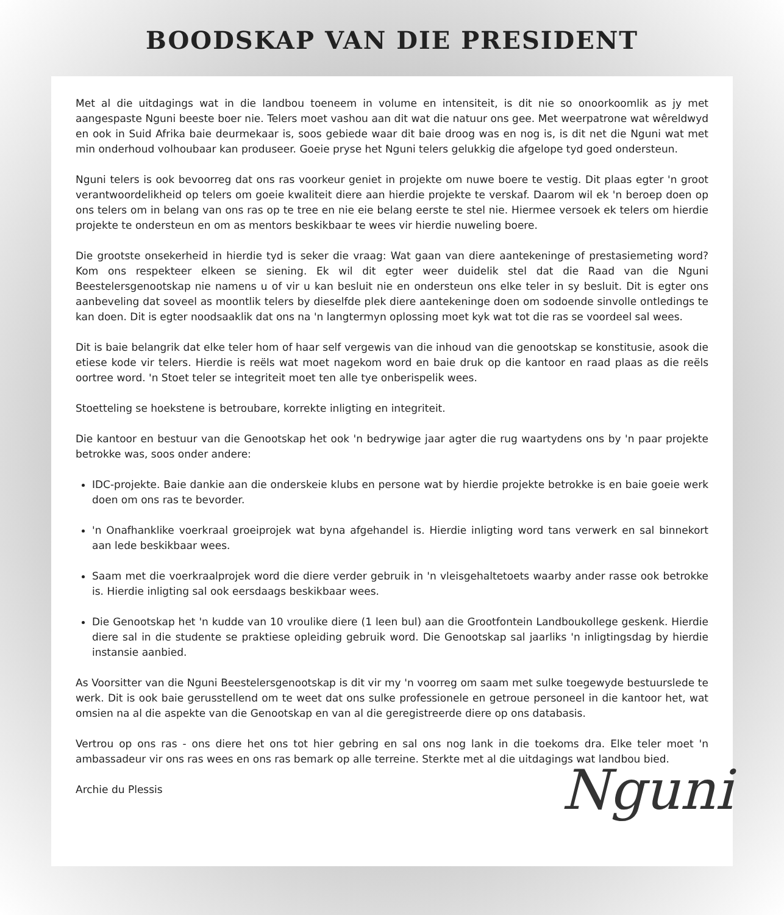BOODSKAP VAN DIE PRESIDENT
Met al die uitdagings wat in die landbou toeneem in volume en intensiteit, is dit nie so onoorkoomlik as jy met aangespaste Nguni beeste boer nie. Telers moet vashou aan dit wat die natuur ons gee. Met weerpatrone wat wêreldwyd en ook in Suid Afrika baie deurmekaar is, soos gebiede waar dit baie droog was en nog is, is dit net die Nguni wat met min onderhoud volhoubaar kan produseer. Goeie pryse het Nguni telers gelukkig die afgelope tyd goed ondersteun.
Nguni telers is ook bevoorreg dat ons ras voorkeur geniet in projekte om nuwe boere te vestig. Dit plaas egter 'n groot verantwoordelikheid op telers om goeie kwaliteit diere aan hierdie projekte te verskaf. Daarom wil ek 'n beroep doen op ons telers om in belang van ons ras op te tree en nie eie belang eerste te stel nie. Hiermee versoek ek telers om hierdie projekte te ondersteun en om as mentors beskikbaar te wees vir hierdie nuweling boere.
Die grootste onsekerheid in hierdie tyd is seker die vraag: Wat gaan van diere aantekeninge of prestasiemeting word? Kom ons respekteer elkeen se siening. Ek wil dit egter weer duidelik stel dat die Raad van die Nguni Beestelersgenootskap nie namens u of vir u kan besluit nie en ondersteun ons elke teler in sy besluit. Dit is egter ons aanbeveling dat soveel as moontlik telers by dieselfde plek diere aantekeninge doen om sodoende sinvolle ontledings te kan doen. Dit is egter noodsaaklik dat ons na 'n langtermyn oplossing moet kyk wat tot die ras se voordeel sal wees.
Dit is baie belangrik dat elke teler hom of haar self vergewis van die inhoud van die genootskap se konstitusie, asook die etiese kode vir telers. Hierdie is reëls wat moet nagekom word en baie druk op die kantoor en raad plaas as die reëls oortree word. 'n Stoet teler se integriteit moet ten alle tye onberispelik wees.
Stoetteling se hoekstene is betroubare, korrekte inligting en integriteit.
Die kantoor en bestuur van die Genootskap het ook 'n bedrywige jaar agter die rug waartydens ons by 'n paar projekte betrokke was, soos onder andere:
IDC-projekte. Baie dankie aan die onderskeie klubs en persone wat by hierdie projekte betrokke is en baie goeie werk doen om ons ras te bevorder.
'n Onafhanklike voerkraal groeiprojek wat byna afgehandel is. Hierdie inligting word tans verwerk en sal binnekort aan lede beskikbaar wees.
Saam met die voerkraalprojek word die diere verder gebruik in 'n vleisgehaltetoets waarby ander rasse ook betrokke is. Hierdie inligting sal ook eersdaags beskikbaar wees.
Die Genootskap het 'n kudde van 10 vroulike diere (1 leen bul) aan die Grootfontein Landboukollege geskenk. Hierdie diere sal in die studente se praktiese opleiding gebruik word. Die Genootskap sal jaarliks 'n inligtingsdag by hierdie instansie aanbied.
As Voorsitter van die Nguni Beestelersgenootskap is dit vir my 'n voorreg om saam met sulke toegewyde bestuurslede te werk. Dit is ook baie gerusstellend om te weet dat ons sulke professionele en getroue personeel in die kantoor het, wat omsien na al die aspekte van die Genootskap en van al die geregistreerde diere op ons databasis.
Vertrou op ons ras - ons diere het ons tot hier gebring en sal ons nog lank in die toekoms dra. Elke teler moet 'n ambassadeur vir ons ras wees en ons ras bemark op alle terreine. Sterkte met al die uitdagings wat landbou bied.
Archie du Plessis Nguni